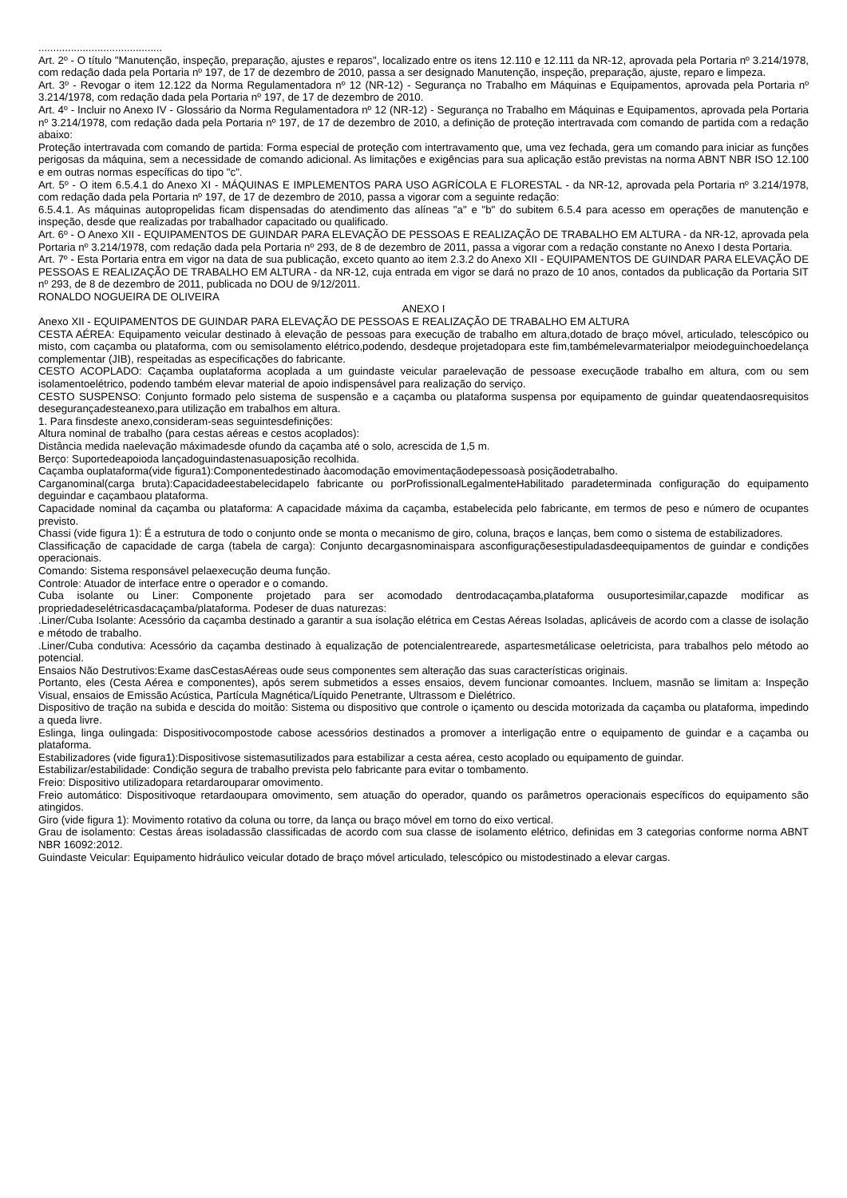..........................................
Art. 2º - O título "Manutenção, inspeção, preparação, ajustes e reparos", localizado entre os itens 12.110 e 12.111 da NR-12, aprovada pela Portaria nº 3.214/1978, com redação dada pela Portaria nº 197, de 17 de dezembro de 2010, passa a ser designado Manutenção, inspeção, preparação, ajuste, reparo e limpeza.
Art. 3º - Revogar o item 12.122 da Norma Regulamentadora nº 12 (NR-12) - Segurança no Trabalho em Máquinas e Equipamentos, aprovada pela Portaria nº 3.214/1978, com redação dada pela Portaria nº 197, de 17 de dezembro de 2010.
Art. 4º - Incluir no Anexo IV - Glossário da Norma Regulamentadora nº 12 (NR-12) - Segurança no Trabalho em Máquinas e Equipamentos, aprovada pela Portaria nº 3.214/1978, com redação dada pela Portaria nº 197, de 17 de dezembro de 2010, a definição de proteção intertravada com comando de partida com a redação abaixo:
Proteção intertravada com comando de partida: Forma especial de proteção com intertravamento que, uma vez fechada, gera um comando para iniciar as funções perigosas da máquina, sem a necessidade de comando adicional. As limitações e exigências para sua aplicação estão previstas na norma ABNT NBR ISO 12.100 e em outras normas específicas do tipo "c".
Art. 5º - O item 6.5.4.1 do Anexo XI - MÁQUINAS E IMPLEMENTOS PARA USO AGRÍCOLA E FLORESTAL - da NR-12, aprovada pela Portaria nº 3.214/1978, com redação dada pela Portaria nº 197, de 17 de dezembro de 2010, passa a vigorar com a seguinte redação:
6.5.4.1. As máquinas autopropelidas ficam dispensadas do atendimento das alíneas "a" e "b" do subitem 6.5.4 para acesso em operações de manutenção e inspeção, desde que realizadas por trabalhador capacitado ou qualificado.
Art. 6º - O Anexo XII - EQUIPAMENTOS DE GUINDAR PARA ELEVAÇÃO DE PESSOAS E REALIZAÇÃO DE TRABALHO EM ALTURA - da NR-12, aprovada pela Portaria nº 3.214/1978, com redação dada pela Portaria nº 293, de 8 de dezembro de 2011, passa a vigorar com a redação constante no Anexo I desta Portaria.
Art. 7º - Esta Portaria entra em vigor na data de sua publicação, exceto quanto ao item 2.3.2 do Anexo XII - EQUIPAMENTOS DE GUINDAR PARA ELEVAÇÃO DE PESSOAS E REALIZAÇÃO DE TRABALHO EM ALTURA - da NR-12, cuja entrada em vigor se dará no prazo de 10 anos, contados da publicação da Portaria SIT nº 293, de 8 de dezembro de 2011, publicada no DOU de 9/12/2011.
RONALDO NOGUEIRA DE OLIVEIRA
ANEXO I
Anexo XII - EQUIPAMENTOS DE GUINDAR PARA ELEVAÇÃO DE PESSOAS E REALIZAÇÃO DE TRABALHO EM ALTURA
CESTA AÉREA: Equipamento veicular destinado à elevação de pessoas para execução de trabalho em altura,dotado de braço móvel, articulado, telescópico ou misto, com caçamba ou plataforma, com ou semisolamento elétrico,podendo, desdeque projetadopara este fim,tambémelevarmaterialpor meiodeguinchoedelança complementar (JIB), respeitadas as especificações do fabricante.
CESTO ACOPLADO: Caçamba ouplataforma acoplada a um guindaste veicular paraelevação de pessoase execuçãode trabalho em altura, com ou sem isolamentoelétrico, podendo também elevar material de apoio indispensável para realização do serviço.
CESTO SUSPENSO: Conjunto formado pelo sistema de suspensão e a caçamba ou plataforma suspensa por equipamento de guindar queatendaosrequisitos desegurançadesteanexo,para utilização em trabalhos em altura.
1. Para finsdeste anexo,consideram-seas seguintesdefinições:
Altura nominal de trabalho (para cestas aéreas e cestos acoplados):
Distância medida naelevação máximadesde ofundo da caçamba até o solo, acrescida de 1,5 m.
Berço: Suportedeapoioda lançadoguindastenasuaposição recolhida.
Caçamba ouplataforma(vide figura1):Componentedestinado àacomodação emovimentaçãodepessoasà posiçãodetrabalho.
Carganominal(carga bruta):Capacidadeestabelecidapelo fabricante ou porProfissionalLegalmenteHabilitado paradeterminada configuração do equipamento deguindar e caçambaou plataforma.
Capacidade nominal da caçamba ou plataforma: A capacidade máxima da caçamba, estabelecida pelo fabricante, em termos de peso e número de ocupantes previsto.
Chassi (vide figura 1): É a estrutura de todo o conjunto onde se monta o mecanismo de giro, coluna, braços e lanças, bem como o sistema de estabilizadores.
Classificação de capacidade de carga (tabela de carga): Conjunto decargasnominaispara asconfiguraçõesestipuladasdeequipamentos de guindar e condições operacionais.
Comando: Sistema responsável pelaexecução deuma função.
Controle: Atuador de interface entre o operador e o comando.
Cuba isolante ou Liner: Componente projetado para ser acomodado dentrodacaçamba,plataforma ousuportesimilar,capazde modificar as propriedadeselétricasdacaçamba/plataforma. Podeser de duas naturezas:
.Liner/Cuba Isolante: Acessório da caçamba destinado a garantir a sua isolação elétrica em Cestas Aéreas Isoladas, aplicáveis de acordo com a classe de isolação e método de trabalho.
.Liner/Cuba condutiva: Acessório da caçamba destinado à equalização de potencialentrearede, aspartesmetálicase oeletricista, para trabalhos pelo método ao potencial.
Ensaios Não Destrutivos:Exame dasCestasAéreas oude seus componentes sem alteração das suas características originais.
Portanto, eles (Cesta Aérea e componentes), após serem submetidos a esses ensaios, devem funcionar comoantes. Incluem, masnão se limitam a: Inspeção Visual, ensaios de Emissão Acústica, Partícula Magnética/Líquido Penetrante, Ultrassom e Dielétrico.
Dispositivo de tração na subida e descida do moitão: Sistema ou dispositivo que controle o içamento ou descida motorizada da caçamba ou plataforma, impedindo a queda livre.
Eslinga, linga oulingada: Dispositivocompostode cabose acessórios destinados a promover a interligação entre o equipamento de guindar e a caçamba ou plataforma.
Estabilizadores (vide figura1):Dispositivose sistemasutilizados para estabilizar a cesta aérea, cesto acoplado ou equipamento de guindar.
Estabilizar/estabilidade: Condição segura de trabalho prevista pelo fabricante para evitar o tombamento.
Freio: Dispositivo utilizadopara retardarouparar omovimento.
Freio automático: Dispositivoque retardaoupara omovimento, sem atuação do operador, quando os parâmetros operacionais específicos do equipamento são atingidos.
Giro (vide figura 1): Movimento rotativo da coluna ou torre, da lança ou braço móvel em torno do eixo vertical.
Grau de isolamento: Cestas áreas isoladassão classificadas de acordo com sua classe de isolamento elétrico, definidas em 3 categorias conforme norma ABNT NBR 16092:2012.
Guindaste Veicular: Equipamento hidráulico veicular dotado de braço móvel articulado, telescópico ou mistodestinado a elevar cargas.